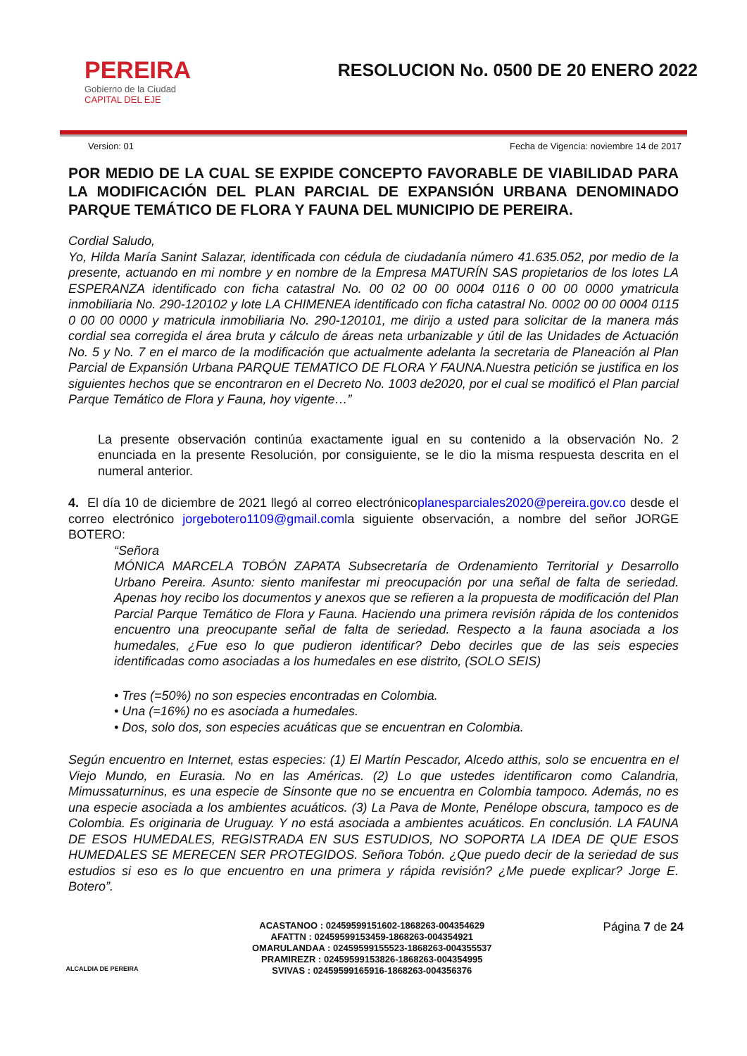PEREIRA
Gobierno de la Ciudad
CAPITAL DEL EJE
RESOLUCION No. 0500 DE 20 ENERO 2022
Version: 01 Fecha de Vigencia: noviembre 14 de 2017
POR MEDIO DE LA CUAL SE EXPIDE CONCEPTO FAVORABLE DE VIABILIDAD PARA LA MODIFICACIÓN DEL PLAN PARCIAL DE EXPANSIÓN URBANA DENOMINADO PARQUE TEMÁTICO DE FLORA Y FAUNA DEL MUNICIPIO DE PEREIRA.
Cordial Saludo,
Yo, Hilda María Sanint Salazar, identificada con cédula de ciudadanía número 41.635.052, por medio de la presente, actuando en mi nombre y en nombre de la Empresa MATURÍN SAS propietarios de los lotes LA ESPERANZA identificado con ficha catastral No. 00 02 00 00 0004 0116 0 00 00 0000 ymatricula inmobiliaria No. 290-120102 y lote LA CHIMENEA identificado con ficha catastral No. 0002 00 00 0004 0115 0 00 00 0000 y matricula inmobiliaria No. 290-120101, me dirijo a usted para solicitar de la manera más cordial sea corregida el área bruta y cálculo de áreas neta urbanizable y útil de las Unidades de Actuación No. 5 y No. 7 en el marco de la modificación que actualmente adelanta la secretaria de Planeación al Plan Parcial de Expansión Urbana PARQUE TEMATICO DE FLORA Y FAUNA.Nuestra petición se justifica en los siguientes hechos que se encontraron en el Decreto No. 1003 de2020, por el cual se modificó el Plan parcial Parque Temático de Flora y Fauna, hoy vigente…”
La presente observación continúa exactamente igual en su contenido a la observación No. 2 enunciada en la presente Resolución, por consiguiente, se le dio la misma respuesta descrita en el numeral anterior.
4. El día 10 de diciembre de 2021 llegó al correo electrónicoplanesparciales2020@pereira.gov.co desde el correo electrónico jorgebotero1109@gmail.comla siguiente observación, a nombre del señor JORGE BOTERO:
“Señora
MÓNICA MARCELA TOBÓN ZAPATA Subsecretaría de Ordenamiento Territorial y Desarrollo Urbano Pereira. Asunto: siento manifestar mi preocupación por una señal de falta de seriedad. Apenas hoy recibo los documentos y anexos que se refieren a la propuesta de modificación del Plan Parcial Parque Temático de Flora y Fauna. Haciendo una primera revisión rápida de los contenidos encuentro una preocupante señal de falta de seriedad. Respecto a la fauna asociada a los humedales, ¿Fue eso lo que pudieron identificar? Debo decirles que de las seis especies identificadas como asociadas a los humedales en ese distrito, (SOLO SEIS)
• Tres (=50%) no son especies encontradas en Colombia.
• Una (=16%) no es asociada a humedales.
• Dos, solo dos, son especies acuáticas que se encuentran en Colombia.
Según encuentro en Internet, estas especies: (1) El Martín Pescador, Alcedo atthis, solo se encuentra en el Viejo Mundo, en Eurasia. No en las Américas. (2) Lo que ustedes identificaron como Calandria, Mimussaturninus, es una especie de Sinsonte que no se encuentra en Colombia tampoco. Además, no es una especie asociada a los ambientes acuáticos. (3) La Pava de Monte, Penélope obscura, tampoco es de Colombia. Es originaria de Uruguay. Y no está asociada a ambientes acuáticos. En conclusión. LA FAUNA DE ESOS HUMEDALES, REGISTRADA EN SUS ESTUDIOS, NO SOPORTA LA IDEA DE QUE ESOS HUMEDALES SE MERECEN SER PROTEGIDOS. Señora Tobón. ¿Que puedo decir de la seriedad de sus estudios si eso es lo que encuentro en una primera y rápida revisión? ¿Me puede explicar? Jorge E. Botero”.
ALCALDIA DE PEREIRA
ACASTANOO : 02459599151602-1868263-004354629
AFATTN : 02459599153459-1868263-004354921
OMARULANDAA : 02459599155523-1868263-004355537
PRAMIREZR : 02459599153826-1868263-004354995
SVIVAS : 02459599165916-1868263-004356376
Página 7 de 24